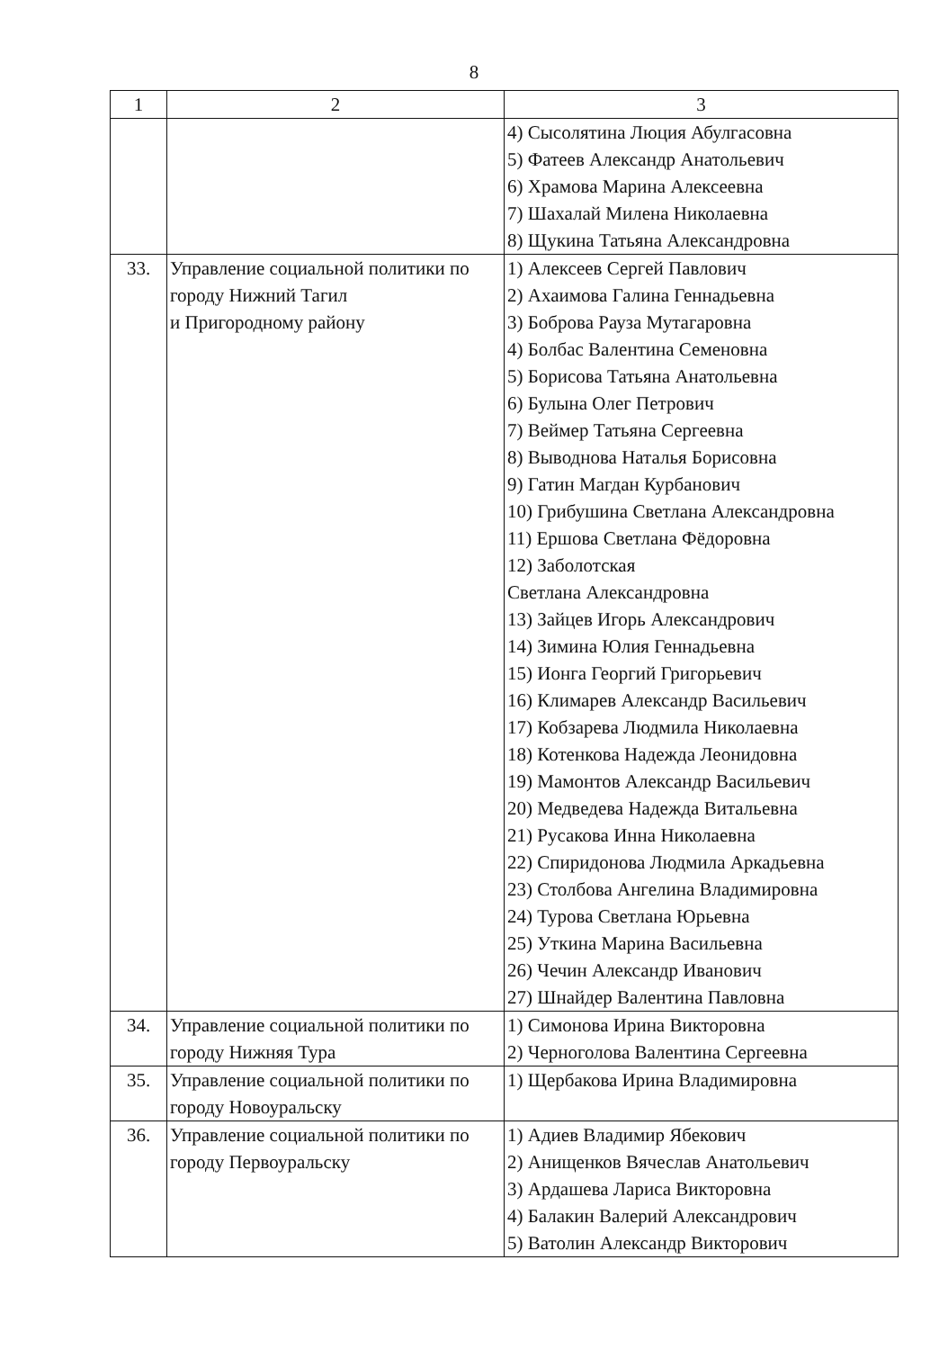8
| 1 | 2 | 3 |
| --- | --- | --- |
| | | 4) Сысолятина Люция Абулгасовна 5) Фатеев Александр Анатольевич 6) Храмова Марина Алексеевна 7) Шахалай Милена Николаевна 8) Щукина Татьяна Александровна |
| 33. | Управление социальной политики по городу Нижний Тагил и Пригородному району | 1) Алексеев Сергей Павлович 2) Ахаимова Галина Геннадьевна 3) Боброва Рауза Мутагаровна 4) Болбас Валентина Семеновна 5) Борисова Татьяна Анатольевна 6) Булына Олег Петрович 7) Веймер Татьяна Сергеевна 8) Выводнова Наталья Борисовна 9) Гатин Магдан Курбанович 10) Грибушина Светлана Александровна 11) Ершова Светлана Фёдоровна 12) Заболотская Светлана Александровна 13) Зайцев Игорь Александрович 14) Зимина Юлия Геннадьевна 15) Ионга Георгий Григорьевич 16) Климарев Александр Васильевич 17) Кобзарева Людмила Николаевна 18) Котенкова Надежда Леонидовна 19) Мамонтов Александр Васильевич 20) Медведева Надежда Витальевна 21) Русакова Инна Николаевна 22) Спиридонова Людмила Аркадьевна 23) Столбова Ангелина Владимировна 24) Турова Светлана Юрьевна 25) Уткина Марина Васильевна 26) Чечин Александр Иванович 27) Шнайдер Валентина Павловна |
| 34. | Управление социальной политики по городу Нижняя Тура | 1) Симонова Ирина Викторовна 2) Черноголова Валентина Сергеевна |
| 35. | Управление социальной политики по городу Новоуральску | 1) Щербакова Ирина Владимировна |
| 36. | Управление социальной политики по городу Первоуральску | 1) Адиев Владимир Ябекович 2) Анищенков Вячеслав Анатольевич 3) Ардашева Лариса Викторовна 4) Балакин Валерий Александрович 5) Ватолин Александр Викторович |